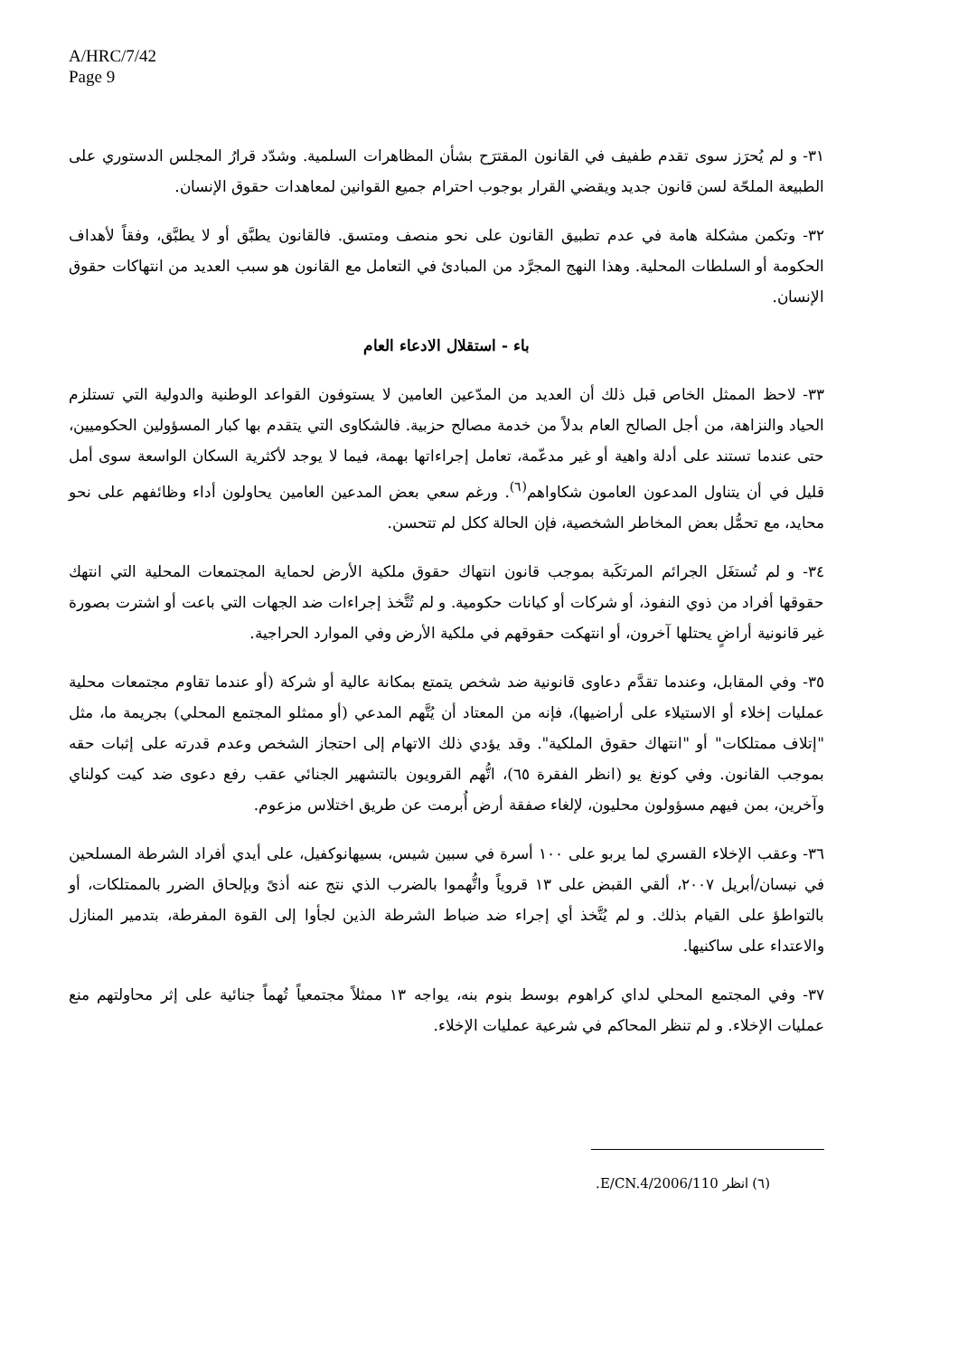A/HRC/7/42
Page 9
٣١- و لم يُحرَز سوى تقدم طفيف في القانون المقترَح بشأن المظاهرات السلمية. وشدّد قرارُ المجلس الدستوري على الطبيعة الملحّة لسن قانون جديد ويقضي القرار بوجوب احترام جميع القوانين لمعاهدات حقوق الإنسان.
٣٢- وتكمن مشكلة هامة في عدم تطبيق القانون على نحو منصف ومتسق. فالقانون يطبَّق أو لا يطبَّق، وفقاً لأهداف الحكومة أو السلطات المحلية. وهذا النهج المجرَّد من المبادئ في التعامل مع القانون هو سبب العديد من انتهاكات حقوق الإنسان.
باء - استقلال الادعاء العام
٣٣- لاحظ الممثل الخاص قبل ذلك أن العديد من المدّعين العامين لا يستوفون القواعد الوطنية والدولية التي تستلزم الحياد والنزاهة، من أجل الصالح العام بدلاً من خدمة مصالح حزبية. فالشكاوى التي يتقدم بها كبار المسؤولين الحكوميين، حتى عندما تستند على أدلة واهية أو غير مدعّمة، تعامل إجراءاتها بهمة، فيما لا يوجد لأكثرية السكان الواسعة سوى أمل قليل في أن يتناول المدعون العامون شكاواهم<sup>(٦)</sup>. ورغم سعي بعض المدعين العامين يحاولون أداء وظائفهم على نحو محايد، مع تحمُّل بعض المخاطر الشخصية، فإن الحالة ككل لم تتحسن.
٣٤- و لم تُستغَل الجرائم المرتكَبة بموجب قانون انتهاك حقوق ملكية الأرض لحماية المجتمعات المحلية التي انتهك حقوقها أفراد من ذوي النفوذ، أو شركات أو كيانات حكومية. و لم تُتَّخذ إجراءات ضد الجهات التي باعت أو اشترت بصورة غير قانونية أراضٍ يحتلها آخرون، أو انتهكت حقوقهم في ملكية الأرض وفي الموارد الحراجية.
٣٥- وفي المقابل، وعندما تقدَّم دعاوى قانونية ضد شخص يتمتع بمكانة عالية أو شركة (أو عندما تقاوم مجتمعات محلية عمليات إخلاء أو الاستيلاء على أراضيها)، فإنه من المعتاد أن يُتَّهم المدعي (أو ممثلو المجتمع المحلي) بجريمة ما، مثل "إتلاف ممتلكات" أو "انتهاك حقوق الملكية". وقد يؤدي ذلك الاتهام إلى احتجاز الشخص وعدم قدرته على إثبات حقه بموجب القانون. وفي كونغ يو (انظر الفقرة ٦٥)، اتُّهم القرويون بالتشهير الجنائي عقب رفع دعوى ضد كيت كولناي وآخرين، بمن فيهم مسؤولون محليون، لإلغاء صفقة أرض أُبرمت عن طريق اختلاس مزعوم.
٣٦- وعقب الإخلاء القسري لما يربو على ١٠٠ أسرة في سبين شيس، بسيهانوكفيل، على أيدي أفراد الشرطة المسلحين في نيسان/أبريل ٢٠٠٧، ألقي القبض على ١٣ قروياً واتُّهموا بالضرب الذي نتج عنه أذىً وبإلحاق الضرر بالممتلكات، أو بالتواطؤ على القيام بذلك. و لم يُتَّخذ أي إجراء ضد ضباط الشرطة الذين لجأوا إلى القوة المفرطة، بتدمير المنازل والاعتداء على ساكنيها.
٣٧- وفي المجتمع المحلي لداي كراهوم بوسط بنوم بنه، يواجه ١٣ ممثلاً مجتمعياً تُهماً جنائية على إثر محاولتهم منع عمليات الإخلاء. و لم تنظر المحاكم في شرعية عمليات الإخلاء.
(٦) انظر E/CN.4/2006/110.